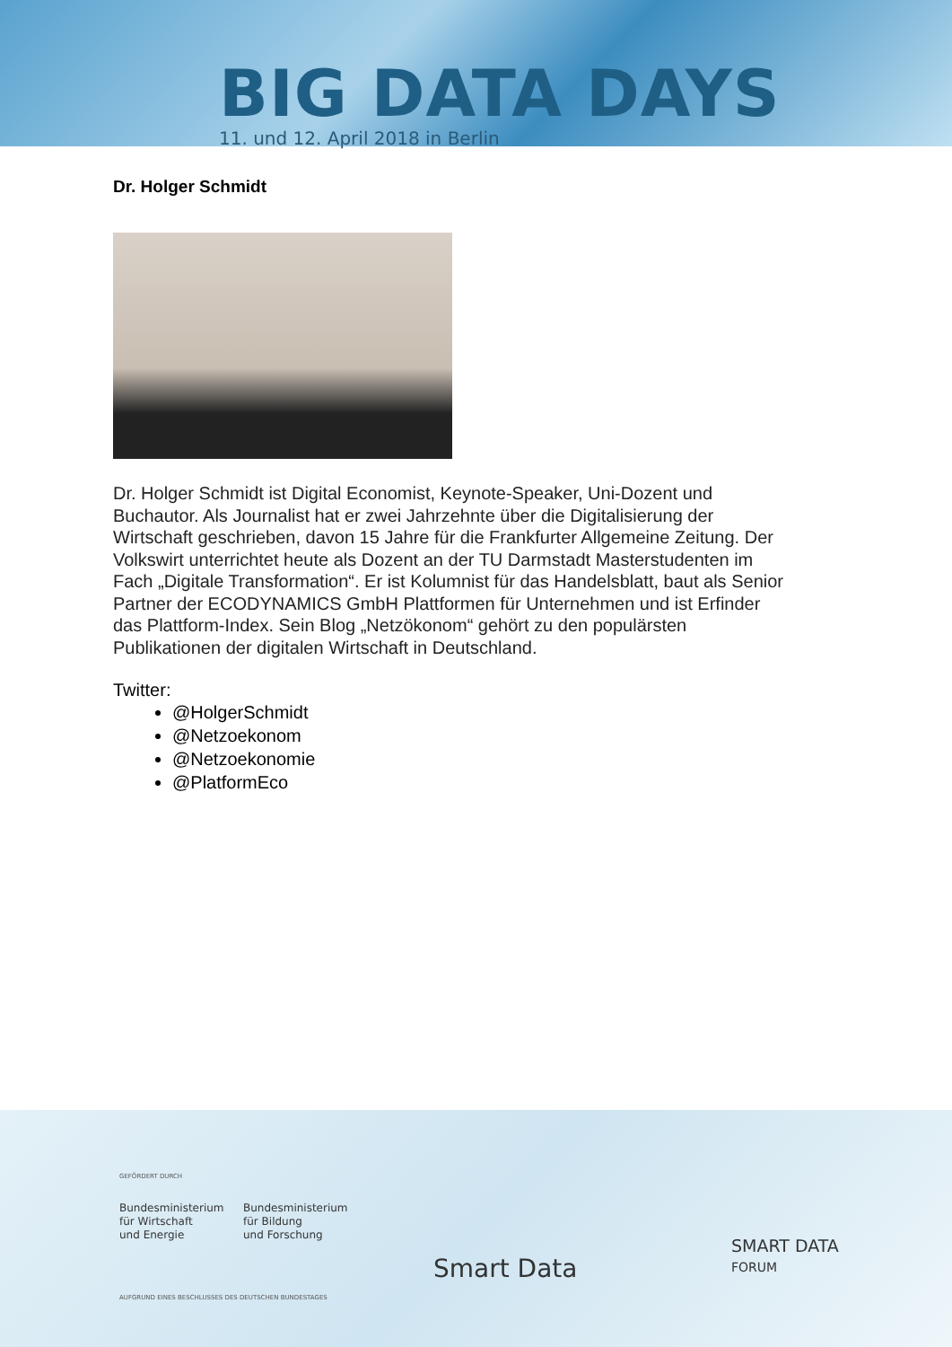BIG DATA DAYS
11. und 12. April 2018 in Berlin
Dr. Holger Schmidt
Dr. Holger Schmidt ist Digital Economist, Keynote-Speaker, Uni-Dozent und Buchautor. Als Journalist hat er zwei Jahrzehnte über die Digitalisierung der Wirtschaft geschrieben, davon 15 Jahre für die Frankfurter Allgemeine Zeitung. Der Volkswirt unterrichtet heute als Dozent an der TU Darmstadt Masterstudenten im Fach „Digitale Transformation“. Er ist Kolumnist für das Handelsblatt, baut als Senior Partner der ECODYNAMICS GmbH Plattformen für Unternehmen und ist Erfinder das Plattform-Index. Sein Blog „Netzökonom“ gehört zu den populärsten Publikationen der digitalen Wirtschaft in Deutschland.
Twitter:
@HolgerSchmidt
@Netzoekonom
@Netzoekonomie
@PlatformEco
GEFÖRDERT DURCH
Bundesministerium
für Wirtschaft
und Energie
Bundesministerium
für Bildung
und Forschung
AUFGRUND EINES BESCHLUSSES DES DEUTSCHEN BUNDESTAGES
Smart Data
SMART DATA
FORUM